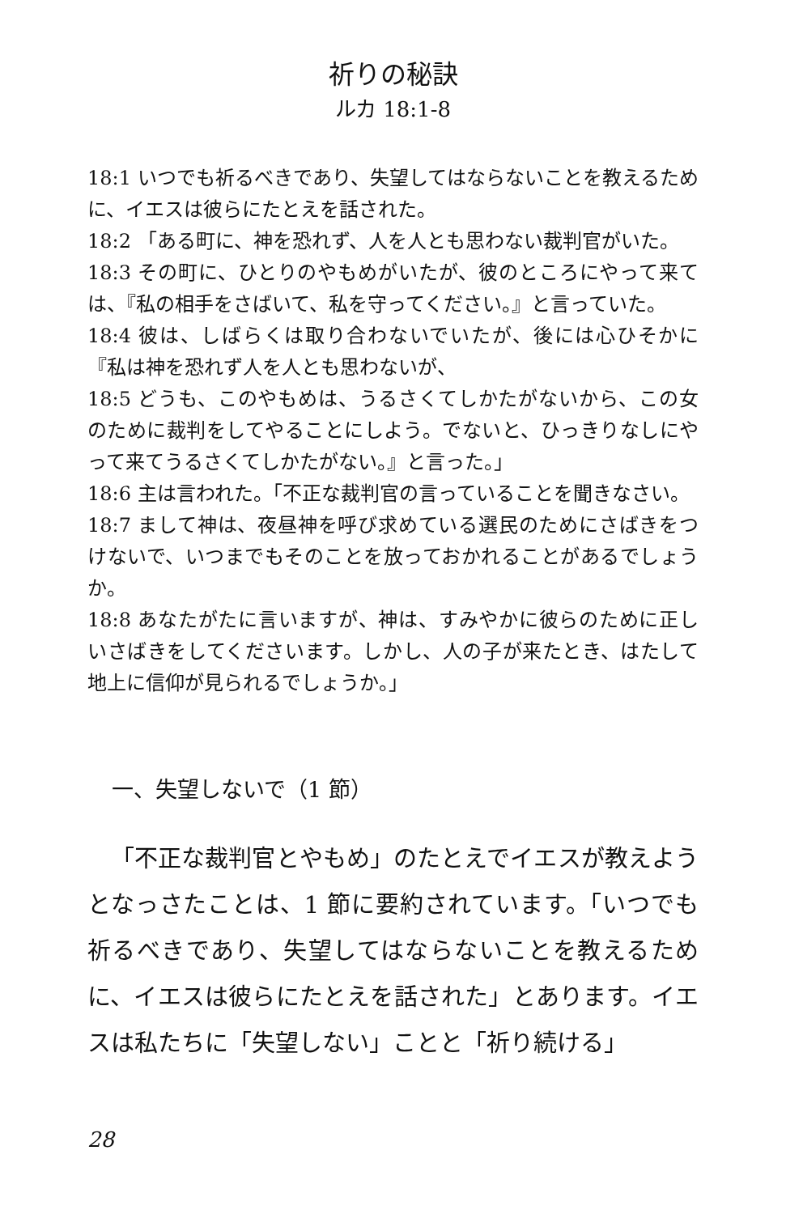祈りの秘訣
ルカ 18:1-8
18:1 いつでも祈るべきであり、失望してはならないことを教えるために、イエスは彼らにたとえを話された。
18:2 「ある町に、神を恐れず、人を人とも思わない裁判官がいた。
18:3 その町に、ひとりのやもめがいたが、彼のところにやって来ては、『私の相手をさばいて、私を守ってください。』と言っていた。
18:4 彼は、しばらくは取り合わないでいたが、後には心ひそかに『私は神を恐れず人を人とも思わないが、
18:5 どうも、このやもめは、うるさくてしかたがないから、この女のために裁判をしてやることにしよう。でないと、ひっきりなしにやって来てうるさくてしかたがない。』と言った。」
18:6 主は言われた。「不正な裁判官の言っていることを聞きなさい。
18:7 まして神は、夜昼神を呼び求めている選民のためにさばきをつけないで、いつまでもそのことを放っておかれることがあるでしょうか。
18:8 あなたがたに言いますが、神は、すみやかに彼らのために正しいさばきをしてくださいます。しかし、人の子が来たとき、はたして地上に信仰が見られるでしょうか。」
一、失望しないで（1 節）
「不正な裁判官とやもめ」のたとえでイエスが教えようとなっさたことは、1 節に要約されています。「いつでも祈るべきであり、失望してはならないことを教えるために、イエスは彼らにたとえを話された」とあります。イエスは私たちに「失望しない」ことと「祈り続ける」
28